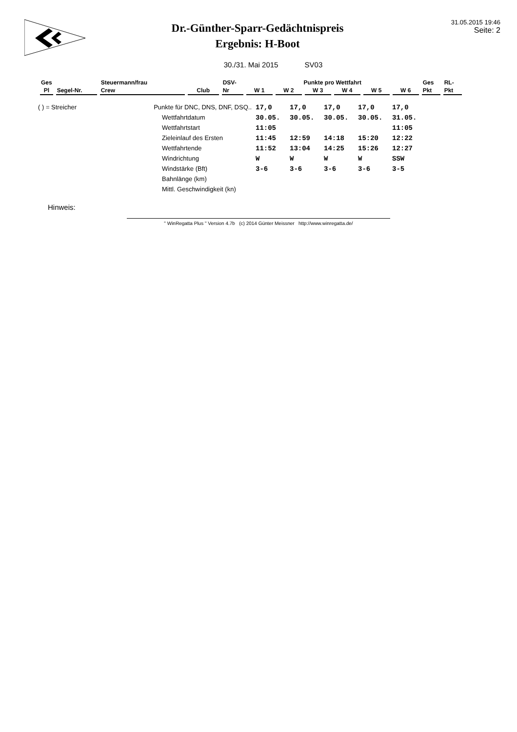Dr.-Günther-Sparr-Gedächtnispreis
Ergebnis: H-Boot
31.05.2015 19:46
Seite: 2
30./31. Mai 2015 SV03
| Ges | | Steuermann/frau | | DSV- | Punkte pro Wettfahrt | | | | | | Ges | RL- |
| Pl | Segel-Nr. | Crew | Club | Nr | W 1 | W 2 | W 3 | W 4 | W 5 | W 6 | Pkt | Pkt |
| ( ) = Streicher | Punkte für DNC, DNS, DNF, DSQ.. | 17,0 | 17,0 | 17,0 | 17,0 | 17,0 |
| | Wettfahrtdatum | 30.05. | 30.05. | 30.05. | 30.05. | 31.05. |
| | Wettfahrtstart | 11:05 | | | | 11:05 |
| | Zieleinlauf des Ersten | 11:45 | 12:59 | 14:18 | 15:20 | 12:22 |
| | Wettfahrtende | 11:52 | 13:04 | 14:25 | 15:26 | 12:27 |
| | Windrichtung | W | W | W | W | SSW |
| | Windstärke (Bft) | 3-6 | 3-6 | 3-6 | 3-6 | 3-5 |
| | Bahnlänge (km) | | | | | |
| | Mittl. Geschwindigkeit (kn) | | | | | |
Hinweis:
" WinRegatta Plus " Version 4.7b (c) 2014 Günter Meissner http://www.winregatta.de/